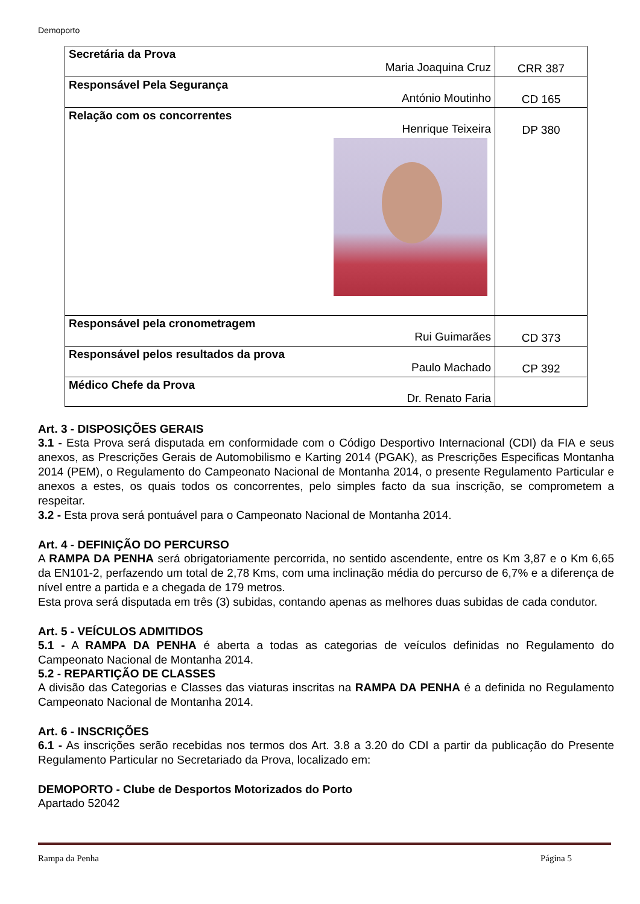Demoporto
| Secretária da Prova Maria Joaquina Cruz | CRR 387 |
| Responsável Pela Segurança António Moutinho | CD 165 |
| Relação com os concorrentes Henrique Teixeira | DP 380 |
| Responsável pela cronometragem Rui Guimarães | CD 373 |
| Responsável pelos resultados da prova Paulo Machado | CP 392 |
| Médico Chefe da Prova Dr. Renato Faria | |
Art. 3 - DISPOSIÇÕES GERAIS
3.1 - Esta Prova será disputada em conformidade com o Código Desportivo Internacional (CDI) da FIA e seus anexos, as Prescrições Gerais de Automobilismo e Karting 2014 (PGAK), as Prescrições Especificas Montanha 2014 (PEM), o Regulamento do Campeonato Nacional de Montanha 2014, o presente Regulamento Particular e anexos a estes, os quais todos os concorrentes, pelo simples facto da sua inscrição, se comprometem a respeitar.
3.2 - Esta prova será pontuável para o Campeonato Nacional de Montanha 2014.
Art. 4 - DEFINIÇÃO DO PERCURSO
A RAMPA DA PENHA será obrigatoriamente percorrida, no sentido ascendente, entre os Km 3,87 e o Km 6,65 da EN101-2, perfazendo um total de 2,78 Kms, com uma inclinação média do percurso de 6,7% e a diferença de nível entre a partida e a chegada de 179 metros.
Esta prova será disputada em três (3) subidas, contando apenas as melhores duas subidas de cada condutor.
Art. 5 - VEÍCULOS ADMITIDOS
5.1 - A RAMPA DA PENHA é aberta a todas as categorias de veículos definidas no Regulamento do Campeonato Nacional de Montanha 2014.
5.2 - REPARTIÇÃO DE CLASSES
A divisão das Categorias e Classes das viaturas inscritas na RAMPA DA PENHA é a definida no Regulamento Campeonato Nacional de Montanha 2014.
Art. 6 - INSCRIÇÕES
6.1 - As inscrições serão recebidas nos termos dos Art. 3.8 a 3.20 do CDI a partir da publicação do Presente Regulamento Particular no Secretariado da Prova, localizado em:
DEMOPORTO - Clube de Desportos Motorizados do Porto
Apartado 52042
Rampa da Penha Página 5